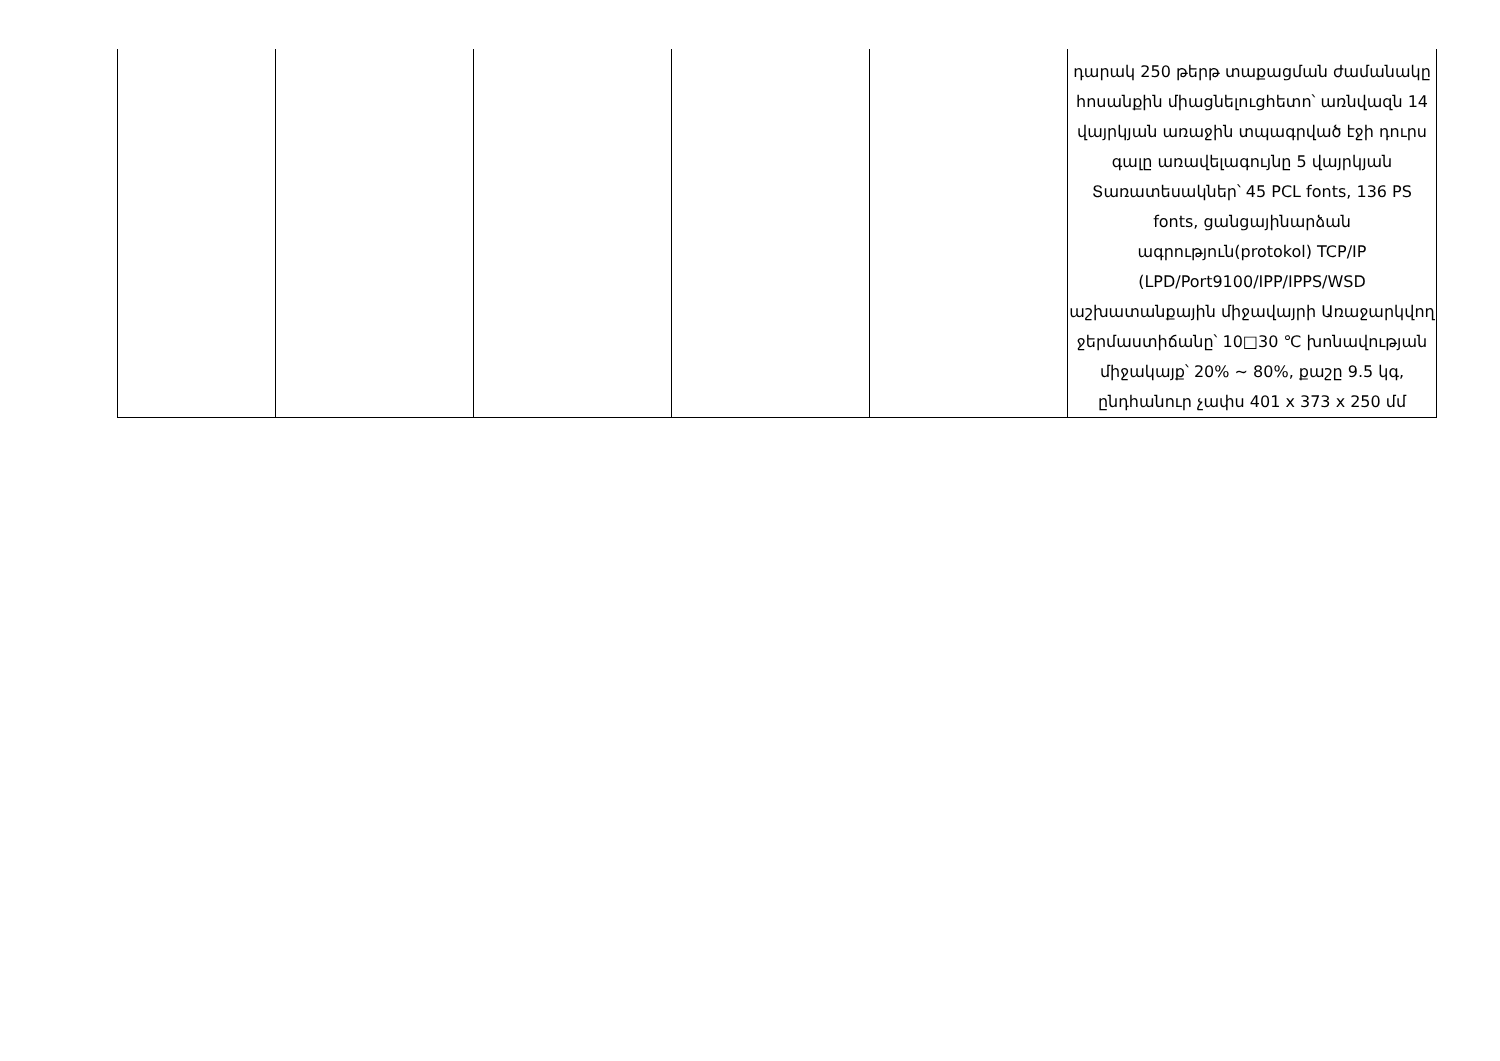| | | | | | դարակ 250 թերթ տաքացման ժամանակը հոսանքին միացնելուցհետո՝ առնվազն 14 վայրկյան առաջին տպագրված էջի դուրս գալը առավելագույնը 5 վայրկյան Տառատեսակներ՝ 45 PCL fonts, 136 PS fonts, ցանցայինարձան ագրություն(protokol) TCP/IP (LPD/Port9100/IPP/IPPS/WSD աշխատանքային միջավայրի Առաջարկվող ջերմաստիճանը՝ 10□30 ℃ խոնավության միջակայք՝ 20% ~ 80%, քաշը 9.5 կգ, ընդհանուր չափս 401 x 373 x 250 մմ |